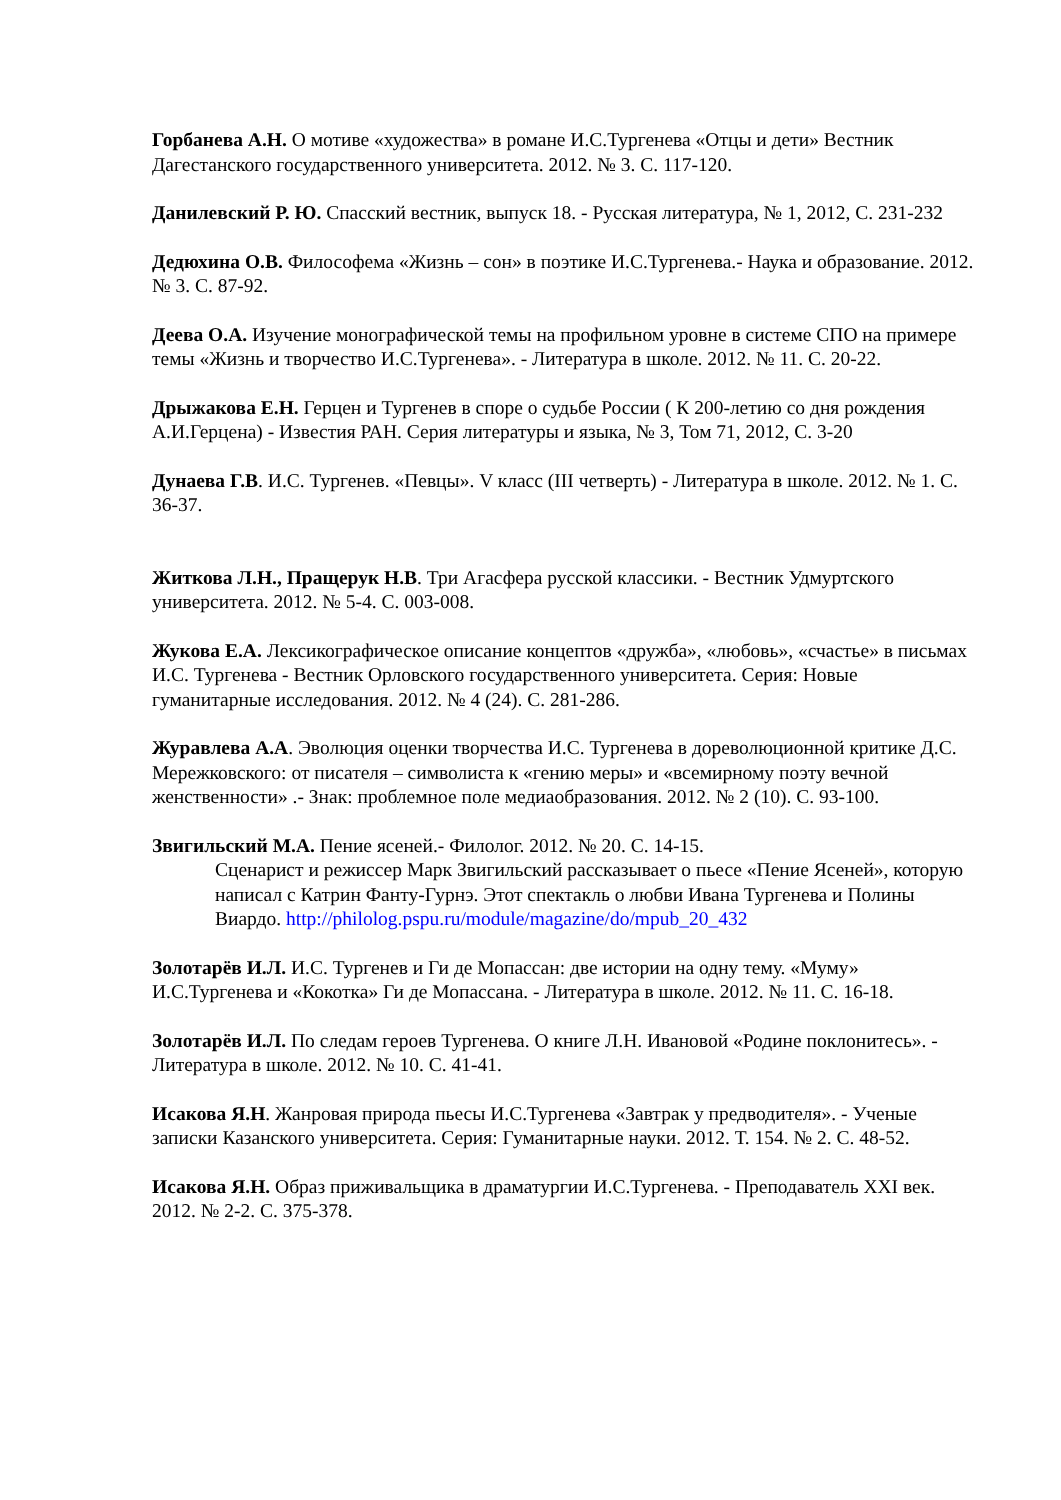Горбанева А.Н. О мотиве «художества» в романе И.С.Тургенева «Отцы и дети» Вестник Дагестанского государственного университета. 2012. № 3. С. 117-120.
Данилевский Р. Ю. Спасский вестник, выпуск 18. - Русская литература, № 1, 2012, С. 231-232
Дедюхина О.В. Философема «Жизнь – сон» в поэтике И.С.Тургенева.- Наука и образование. 2012. № 3. С. 87-92.
Деева О.А. Изучение монографической темы на профильном уровне в системе СПО на примере темы «Жизнь и творчество И.С.Тургенева». - Литература в школе. 2012. № 11. С. 20-22.
Дрыжакова Е.Н. Герцен и Тургенев в споре о судьбе России ( К 200-летию со дня рождения А.И.Герцена) - Известия РАН. Серия литературы и языка, № 3, Том 71, 2012, С. 3-20
Дунаева Г.В. И.С. Тургенев. «Певцы». V класс (III четверть) - Литература в школе. 2012. № 1. С. 36-37.
Житкова Л.Н., Пращерук Н.В. Три Агасфера русской классики. - Вестник Удмуртского университета. 2012. № 5-4. С. 003-008.
Жукова Е.А. Лексикографическое описание концептов «дружба», «любовь», «счастье» в письмах И.С. Тургенева - Вестник Орловского государственного университета. Серия: Новые гуманитарные исследования. 2012. № 4 (24). С. 281-286.
Журавлева А.А. Эволюция оценки творчества И.С. Тургенева в дореволюционной критике Д.С. Мережковского: от писателя – символиста к «гению меры» и «всемирному поэту вечной женственности» .- Знак: проблемное поле медиаобразования. 2012. № 2 (10). С. 93-100.
Звигильский М.А. Пение ясеней.- Филолог. 2012. № 20. С. 14-15.
Сценарист и режиссер Марк Звигильский рассказывает о пьесе «Пение Ясеней», которую написал с Катрин Фанту-Гурнэ. Этот спектакль о любви Ивана Тургенева и Полины Виардо. http://philolog.pspu.ru/module/magazine/do/mpub_20_432
Золотарёв И.Л. И.С. Тургенев и Ги де Мопассан: две истории на одну тему. «Муму» И.С.Тургенева и «Кокотка» Ги де Мопассана. - Литература в школе. 2012. № 11. С. 16-18.
Золотарёв И.Л. По следам героев Тургенева. О книге Л.Н. Ивановой «Родине поклонитесь». - Литература в школе. 2012. № 10. С. 41-41.
Исакова Я.Н. Жанровая природа пьесы И.С.Тургенева «Завтрак у предводителя». - Ученые записки Казанского университета. Серия: Гуманитарные науки. 2012. Т. 154. № 2. С. 48-52.
Исакова Я.Н. Образ приживальщика в драматургии И.С.Тургенева. - Преподаватель XXI век. 2012. № 2-2. С. 375-378.